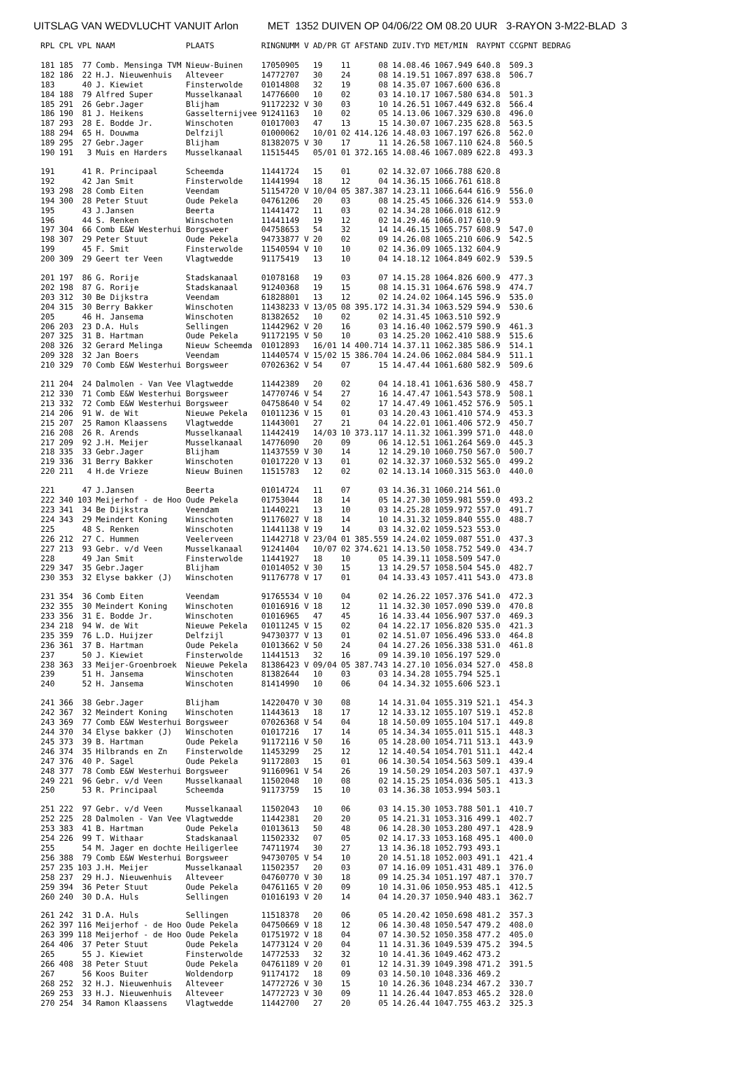UITSLAG VAN WEDVLUCHT VANUIT Arlon MET 1352 DUIVEN OP 04/06/22 OM 08.20 UUR 3-RAYON 3-M22-BLAD 3
| RPL | CPL | VPL | NAAM | PLAATS | RINGNUMM V | AD/PR | GT | AFSTAND | ZUIV.TYD | MET/MIN | RAYPNT | CCGPNT | BEDRAG |
| --- | --- | --- | --- | --- | --- | --- | --- | --- | --- | --- | --- | --- | --- |
| 181 | 185 | 77 | Comb. Mensinga TVM | Nieuw-Buinen | 17050905 | 19 | 11 | 08 | 14.08.46 | 1067.949 | 640.8 | 509.3 | |
| 182 | 186 | 22 | H.J. Nieuwenhuis | Alteveer | 14772707 | 30 | 24 | 08 | 14.19.51 | 1067.897 | 638.8 | 506.7 | |
| 183 | | 40 | J. Kiewiet | Finsterwolde | 01014808 | 32 | 19 | 08 | 14.35.07 | 1067.600 | 636.8 | | |
| 184 | 188 | 79 | Alfred Super | Musselkanaal | 14776600 | 10 | 02 | 03 | 14.10.17 | 1067.580 | 634.8 | 501.3 | |
| 185 | 291 | 26 | Gebr.Jager | Blijham | 91172232 V | 30 | 03 | 10 | 14.26.51 | 1067.449 | 632.8 | 566.4 | |
| 186 | 190 | 81 | J. Heikens | Gasselternijvee | 91241163 | 10 | 02 | 05 | 14.13.06 | 1067.329 | 630.8 | 496.0 | |
| 187 | 293 | 28 | E. Bodde Jr. | Winschoten | 01017003 | 47 | 13 | 15 | 14.30.07 | 1067.235 | 628.8 | 563.5 | |
| 188 | 294 | 65 | H. Douwma | Delfzijl | 01000062 | 10/01 | 02 | 414.126 | 14.48.03 | 1067.197 | 626.8 | 562.0 | |
| 189 | 295 | 27 | Gebr.Jager | Blijham | 81382075 V | 30 | 17 | 11 | 14.26.58 | 1067.110 | 624.8 | 560.5 | |
| 190 | 191 | 3 | Muis en Harders | Musselkanaal | 11515445 | 05/01 | 01 | 372.165 | 14.08.46 | 1067.089 | 622.8 | 493.3 | |
| 191 | | 41 | R. Principaal | Scheemda | 11441724 | 15 | 01 | 02 | 14.32.07 | 1066.788 | 620.8 | | |
| 192 | | 42 | Jan Smit | Finsterwolde | 11441994 | 18 | 12 | 04 | 14.36.15 | 1066.761 | 618.8 | | |
| 193 | 298 | 28 | Comb Eiten | Veendam | 51154720 V | 10/04 | 05 | 387.387 | 14.23.11 | 1066.644 | 616.9 | 556.0 | |
| 194 | 300 | 28 | Peter Stuut | Oude Pekela | 04761206 | 20 | 03 | 08 | 14.25.45 | 1066.326 | 614.9 | 553.0 | |
| 195 | | 43 | J.Jansen | Beerta | 11441472 | 11 | 03 | 02 | 14.34.28 | 1066.018 | 612.9 | | |
| 196 | | 44 | S. Renken | Winschoten | 11441149 | 19 | 12 | 02 | 14.29.46 | 1066.017 | 610.9 | | |
| 197 | 304 | 66 | Comb E&W Westerhui | Borgsweer | 04758653 | 54 | 32 | 14 | 14.46.15 | 1065.757 | 608.9 | 547.0 | |
| 198 | 307 | 29 | Peter Stuut | Oude Pekela | 94733877 V | 20 | 02 | 09 | 14.26.08 | 1065.210 | 606.9 | 542.5 | |
| 199 | | 45 | F. Smit | Finsterwolde | 11540594 V | 10 | 10 | 02 | 14.36.09 | 1065.132 | 604.9 | | |
| 200 | 309 | 29 | Geert ter Veen | Vlagtwedde | 91175419 | 13 | 10 | 04 | 14.18.12 | 1064.849 | 602.9 | 539.5 | |
| 201 | 197 | 86 | G. Rorije | Stadskanaal | 01078168 | 19 | 03 | 07 | 14.15.28 | 1064.826 | 600.9 | 477.3 | |
| 202 | 198 | 87 | G. Rorije | Stadskanaal | 91240368 | 19 | 15 | 08 | 14.15.31 | 1064.676 | 598.9 | 474.7 | |
| 203 | 312 | 30 | Be Dijkstra | Veendam | 61828801 | 13 | 12 | 02 | 14.24.02 | 1064.145 | 596.9 | 535.0 | |
| 204 | 315 | 30 | Berry Bakker | Winschoten | 11438233 V | 13/05 | 08 | 395.172 | 14.31.34 | 1063.529 | 594.9 | 530.6 | |
| 205 | | 46 | H. Jansema | Winschoten | 81382652 | 10 | 02 | 02 | 14.31.45 | 1063.510 | 592.9 | | |
| 206 | 203 | 23 | D.A. Huls | Sellingen | 11442962 V | 20 | 16 | 03 | 14.16.40 | 1062.579 | 590.9 | 461.3 | |
| 207 | 325 | 31 | B. Hartman | Oude Pekela | 91172195 V | 50 | 10 | 03 | 14.25.20 | 1062.410 | 588.9 | 515.6 | |
| 208 | 326 | 32 | Gerard Melinga | Nieuw Scheemda | 01012893 | 16/01 | 14 | 400.714 | 14.37.11 | 1062.385 | 586.9 | 514.1 | |
| 209 | 328 | 32 | Jan Boers | Veendam | 11440574 V | 15/02 | 15 | 386.704 | 14.24.06 | 1062.084 | 584.9 | 511.1 | |
| 210 | 329 | 70 | Comb E&W Westerhui | Borgsweer | 07026362 V | 54 | 07 | 15 | 14.47.44 | 1061.680 | 582.9 | 509.6 | |
| 211 | 204 | 24 | Dalmolen - Van Vee | Vlagtwedde | 11442389 | 20 | 02 | 04 | 14.18.41 | 1061.636 | 580.9 | 458.7 | |
| 212 | 330 | 71 | Comb E&W Westerhui | Borgsweer | 14770746 V | 54 | 27 | 16 | 14.47.47 | 1061.543 | 578.9 | 508.1 | |
| 213 | 332 | 72 | Comb E&W Westerhui | Borgsweer | 04758640 V | 54 | 02 | 17 | 14.47.49 | 1061.452 | 576.9 | 505.1 | |
| 214 | 206 | 91 | W. de Wit | Nieuwe Pekela | 01011236 V | 15 | 01 | 03 | 14.20.43 | 1061.410 | 574.9 | 453.3 | |
| 215 | 207 | 25 | Ramon Klaassens | Vlagtwedde | 11443001 | 27 | 21 | 04 | 14.22.01 | 1061.406 | 572.9 | 450.7 | |
| 216 | 208 | 26 | R. Arends | Musselkanaal | 11442419 | 14/03 | 10 | 373.117 | 14.11.32 | 1061.399 | 571.0 | 448.0 | |
| 217 | 209 | 92 | J.H. Meijer | Musselkanaal | 14776090 | 20 | 09 | 06 | 14.12.51 | 1061.264 | 569.0 | 445.3 | |
| 218 | 335 | 33 | Gebr.Jager | Blijham | 11437559 V | 30 | 14 | 12 | 14.29.10 | 1060.750 | 567.0 | 500.7 | |
| 219 | 336 | 31 | Berry Bakker | Winschoten | 01017220 V | 13 | 01 | 02 | 14.32.37 | 1060.532 | 565.0 | 499.2 | |
| 220 | 211 | 4 | H.de Vrieze | Nieuw Buinen | 11515783 | 12 | 02 | 02 | 14.13.14 | 1060.315 | 563.0 | 440.0 | |
| 221 | | 47 | J.Jansen | Beerta | 01014724 | 11 | 07 | 03 | 14.36.31 | 1060.214 | 561.0 | | |
| 222 | 340 | 103 | Meijerhof - de Hoo | Oude Pekela | 01753044 | 18 | 14 | 05 | 14.27.30 | 1059.981 | 559.0 | 493.2 | |
| 223 | 341 | 34 | Be Dijkstra | Veendam | 11440221 | 13 | 10 | 03 | 14.25.28 | 1059.972 | 557.0 | 491.7 | |
| 224 | 343 | 29 | Meindert Koning | Winschoten | 91176027 V | 18 | 14 | 10 | 14.31.32 | 1059.840 | 555.0 | 488.7 | |
| 225 | | 48 | S. Renken | Winschoten | 11441138 V | 19 | 14 | 03 | 14.32.02 | 1059.523 | 553.0 | | |
| 226 | 212 | 27 | C. Hummen | Veelerveen | 11442718 V | 23/04 | 01 | 385.559 | 14.24.02 | 1059.087 | 551.0 | 437.3 | |
| 227 | 213 | 93 | Gebr. v/d Veen | Musselkanaal | 91241404 | 10/07 | 02 | 374.621 | 14.13.50 | 1058.752 | 549.0 | 434.7 | |
| 228 | | 49 | Jan Smit | Finsterwolde | 11441927 | 18 | 10 | 05 | 14.39.11 | 1058.509 | 547.0 | | |
| 229 | 347 | 35 | Gebr.Jager | Blijham | 01014052 V | 30 | 15 | 13 | 14.29.57 | 1058.504 | 545.0 | 482.7 | |
| 230 | 353 | 32 | Elyse bakker (J) | Winschoten | 91176778 V | 17 | 01 | 04 | 14.33.43 | 1057.411 | 543.0 | 473.8 | |
| 231 | 354 | 36 | Comb Eiten | Veendam | 91765534 V | 10 | 04 | 02 | 14.26.22 | 1057.376 | 541.0 | 472.3 | |
| 232 | 355 | 30 | Meindert Koning | Winschoten | 01016916 V | 18 | 12 | 11 | 14.32.30 | 1057.090 | 539.0 | 470.8 | |
| 233 | 356 | 31 | E. Bodde Jr. | Winschoten | 01016965 | 47 | 45 | 16 | 14.33.44 | 1056.907 | 537.0 | 469.3 | |
| 234 | 218 | 94 | W. de Wit | Nieuwe Pekela | 01011245 V | 15 | 02 | 04 | 14.22.17 | 1056.820 | 535.0 | 421.3 | |
| 235 | 359 | 76 | L.D. Huijzer | Delfzijl | 94730377 V | 13 | 01 | 02 | 14.51.07 | 1056.496 | 533.0 | 464.8 | |
| 236 | 361 | 37 | B. Hartman | Oude Pekela | 01013662 V | 50 | 24 | 04 | 14.27.26 | 1056.338 | 531.0 | 461.8 | |
| 237 | | 50 | J. Kiewiet | Finsterwolde | 11441513 | 32 | 16 | 09 | 14.39.10 | 1056.197 | 529.0 | | |
| 238 | 363 | 33 | Meijer-Groenbroek | Nieuwe Pekela | 81386423 V | 09/04 | 05 | 387.743 | 14.27.10 | 1056.034 | 527.0 | 458.8 | |
| 239 | | 51 | H. Jansema | Winschoten | 81382644 | 10 | 03 | 03 | 14.34.28 | 1055.794 | 525.1 | | |
| 240 | | 52 | H. Jansema | Winschoten | 81414990 | 10 | 06 | 04 | 14.34.32 | 1055.606 | 523.1 | | |
| 241 | 366 | 38 | Gebr.Jager | Blijham | 14220470 V | 30 | 08 | 14 | 14.31.04 | 1055.319 | 521.1 | 454.3 | |
| 242 | 367 | 32 | Meindert Koning | Winschoten | 11443613 | 18 | 17 | 12 | 14.33.12 | 1055.107 | 519.1 | 452.8 | |
| 243 | 369 | 77 | Comb E&W Westerhui | Borgsweer | 07026368 V | 54 | 04 | 18 | 14.50.09 | 1055.104 | 517.1 | 449.8 | |
| 244 | 370 | 34 | Elyse bakker (J) | Winschoten | 01017216 | 17 | 14 | 05 | 14.34.34 | 1055.011 | 515.1 | 448.3 | |
| 245 | 373 | 39 | B. Hartman | Oude Pekela | 91172116 V | 50 | 16 | 05 | 14.28.00 | 1054.711 | 513.1 | 443.9 | |
| 246 | 374 | 35 | Hilbrands en Zn | Finsterwolde | 11453299 | 25 | 12 | 12 | 14.40.54 | 1054.701 | 511.1 | 442.4 | |
| 247 | 376 | 40 | P. Sagel | Oude Pekela | 91172803 | 15 | 01 | 06 | 14.30.54 | 1054.563 | 509.1 | 439.4 | |
| 248 | 377 | 78 | Comb E&W Westerhui | Borgsweer | 91160961 V | 54 | 26 | 19 | 14.50.29 | 1054.203 | 507.1 | 437.9 | |
| 249 | 221 | 96 | Gebr. v/d Veen | Musselkanaal | 11502048 | 10 | 08 | 02 | 14.15.25 | 1054.036 | 505.1 | 413.3 | |
| 250 | | 53 | R. Principaal | Scheemda | 91173759 | 15 | 10 | 03 | 14.36.38 | 1053.994 | 503.1 | | |
| 251 | 222 | 97 | Gebr. v/d Veen | Musselkanaal | 11502043 | 10 | 06 | 03 | 14.15.30 | 1053.788 | 501.1 | 410.7 | |
| 252 | 225 | 28 | Dalmolen - Van Vee | Vlagtwedde | 11442381 | 20 | 20 | 05 | 14.21.31 | 1053.316 | 499.1 | 402.7 | |
| 253 | 383 | 41 | B. Hartman | Oude Pekela | 01013613 | 50 | 48 | 06 | 14.28.30 | 1053.280 | 497.1 | 428.9 | |
| 254 | 226 | 99 | T. Withaar | Stadskanaal | 11502332 | 07 | 05 | 02 | 14.17.33 | 1053.168 | 495.1 | 400.0 | |
| 255 | | 54 | M. Jager en dochte | Heiligerlee | 74711974 | 30 | 27 | 13 | 14.36.18 | 1052.793 | 493.1 | | |
| 256 | 388 | 79 | Comb E&W Westerhui | Borgsweer | 94730705 V | 54 | 10 | 20 | 14.51.18 | 1052.003 | 491.1 | 421.4 | |
| 257 | 235 | 103 | J.H. Meijer | Musselkanaal | 11502357 | 20 | 03 | 07 | 14.16.09 | 1051.431 | 489.1 | 376.0 | |
| 258 | 237 | 29 | H.J. Nieuwenhuis | Alteveer | 04760770 V | 30 | 18 | 09 | 14.25.34 | 1051.197 | 487.1 | 370.7 | |
| 259 | 394 | 36 | Peter Stuut | Oude Pekela | 04761165 V | 20 | 09 | 10 | 14.31.06 | 1050.953 | 485.1 | 412.5 | |
| 260 | 240 | 30 | D.A. Huls | Sellingen | 01016193 V | 20 | 14 | 04 | 14.20.37 | 1050.940 | 483.1 | 362.7 | |
| 261 | 242 | 31 | D.A. Huls | Sellingen | 11518378 | 20 | 06 | 05 | 14.20.42 | 1050.698 | 481.2 | 357.3 | |
| 262 | 397 | 116 | Meijerhof - de Hoo | Oude Pekela | 04750669 V | 18 | 12 | 06 | 14.30.48 | 1050.547 | 479.2 | 408.0 | |
| 263 | 399 | 118 | Meijerhof - de Hoo | Oude Pekela | 01751972 V | 18 | 04 | 07 | 14.30.52 | 1050.358 | 477.2 | 405.0 | |
| 264 | 406 | 37 | Peter Stuut | Oude Pekela | 14773124 V | 20 | 04 | 11 | 14.31.36 | 1049.539 | 475.2 | 394.5 | |
| 265 | | 55 | J. Kiewiet | Finsterwolde | 14772533 | 32 | 32 | 10 | 14.41.36 | 1049.462 | 473.2 | | |
| 266 | 408 | 38 | Peter Stuut | Oude Pekela | 04761189 V | 20 | 01 | 12 | 14.31.39 | 1049.398 | 471.2 | 391.5 | |
| 267 | | 56 | Koos Buiter | Woldendorp | 91174172 | 18 | 09 | 03 | 14.50.10 | 1048.336 | 469.2 | | |
| 268 | 252 | 32 | H.J. Nieuwenhuis | Alteveer | 14772726 V | 30 | 15 | 10 | 14.26.36 | 1048.234 | 467.2 | 330.7 | |
| 269 | 253 | 33 | H.J. Nieuwenhuis | Alteveer | 14772723 V | 30 | 09 | 11 | 14.26.44 | 1047.853 | 465.2 | 328.0 | |
| 270 | 254 | 34 | Ramon Klaassens | Vlagtwedde | 11442700 | 27 | 20 | 05 | 14.26.44 | 1047.755 | 463.2 | 325.3 | |